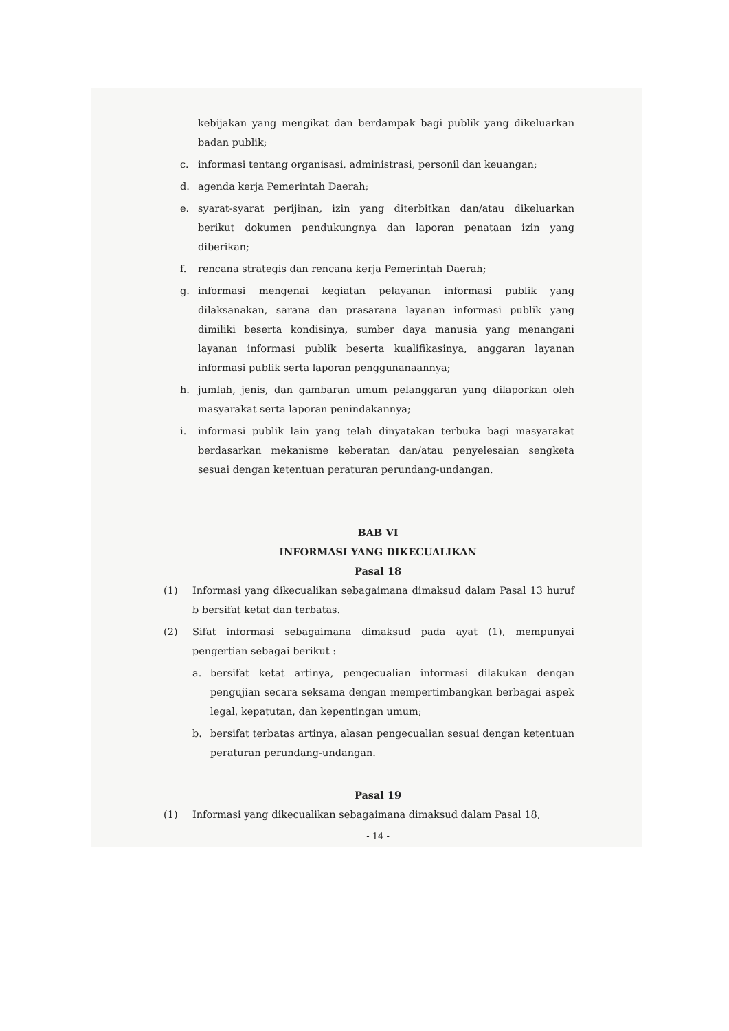kebijakan yang mengikat dan berdampak bagi publik yang dikeluarkan badan publik;
c. informasi tentang organisasi, administrasi, personil dan keuangan;
d. agenda kerja Pemerintah Daerah;
e. syarat-syarat perijinan, izin yang diterbitkan dan/atau dikeluarkan berikut dokumen pendukungnya dan laporan penataan izin yang diberikan;
f. rencana strategis dan rencana kerja Pemerintah Daerah;
g. informasi mengenai kegiatan pelayanan informasi publik yang dilaksanakan, sarana dan prasarana layanan informasi publik yang dimiliki beserta kondisinya, sumber daya manusia yang menangani layanan informasi publik beserta kualifikasinya, anggaran layanan informasi publik serta laporan penggunanaannya;
h. jumlah, jenis, dan gambaran umum pelanggaran yang dilaporkan oleh masyarakat serta laporan penindakannya;
i. informasi publik lain yang telah dinyatakan terbuka bagi masyarakat berdasarkan mekanisme keberatan dan/atau penyelesaian sengketa sesuai dengan ketentuan peraturan perundang-undangan.
BAB VI
INFORMASI YANG DIKECUALIKAN
Pasal 18
(1) Informasi yang dikecualikan sebagaimana dimaksud dalam Pasal 13 huruf b bersifat ketat dan terbatas.
(2) Sifat informasi sebagaimana dimaksud pada ayat (1), mempunyai pengertian sebagai berikut :
a. bersifat ketat artinya, pengecualian informasi dilakukan dengan pengujian secara seksama dengan mempertimbangkan berbagai aspek legal, kepatutan, dan kepentingan umum;
b. bersifat terbatas artinya, alasan pengecualian sesuai dengan ketentuan peraturan perundang-undangan.
Pasal 19
(1) Informasi yang dikecualikan sebagaimana dimaksud dalam Pasal 18,
- 14 -